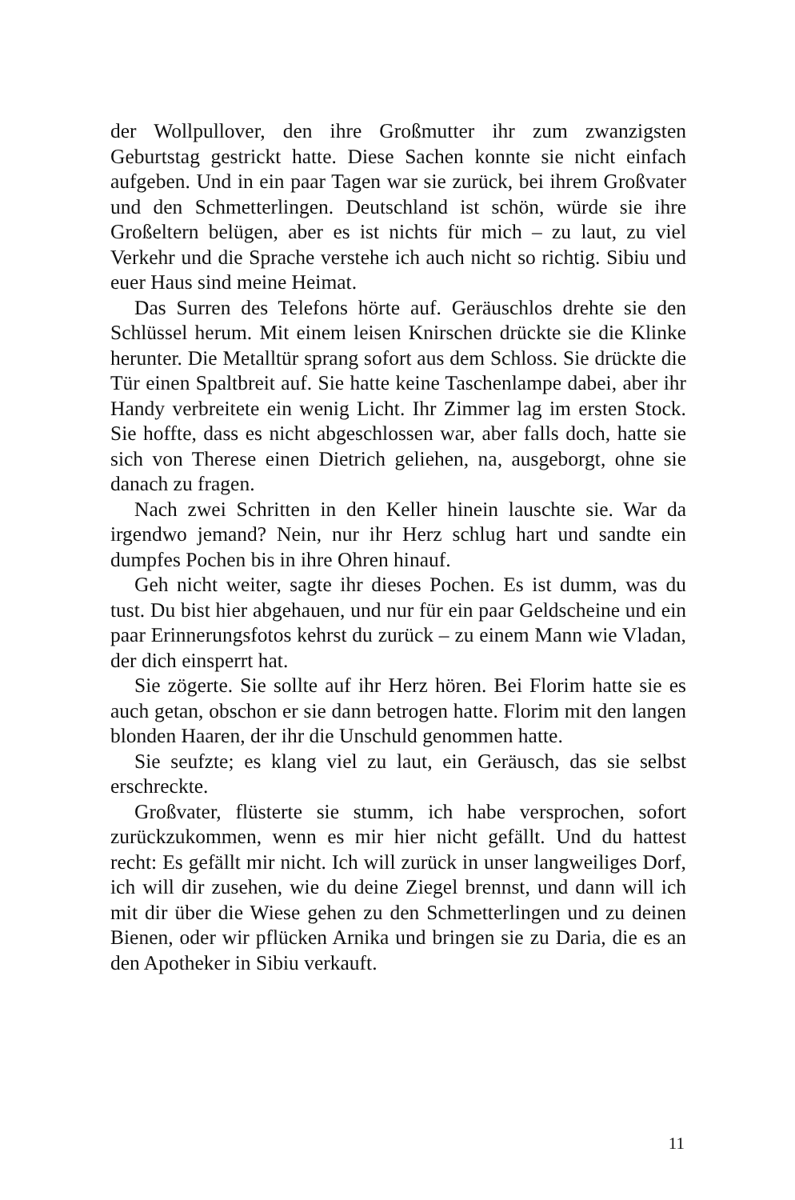der Wollpullover, den ihre Großmutter ihr zum zwanzigsten Geburtstag gestrickt hatte. Diese Sachen konnte sie nicht einfach aufgeben. Und in ein paar Tagen war sie zurück, bei ihrem Großvater und den Schmetterlingen. Deutschland ist schön, würde sie ihre Großeltern belügen, aber es ist nichts für mich – zu laut, zu viel Verkehr und die Sprache verstehe ich auch nicht so richtig. Sibiu und euer Haus sind meine Heimat.
Das Surren des Telefons hörte auf. Geräuschlos drehte sie den Schlüssel herum. Mit einem leisen Knirschen drückte sie die Klinke herunter. Die Metalltür sprang sofort aus dem Schloss. Sie drückte die Tür einen Spaltbreit auf. Sie hatte keine Taschenlampe dabei, aber ihr Handy verbreitete ein wenig Licht. Ihr Zimmer lag im ersten Stock. Sie hoffte, dass es nicht abgeschlossen war, aber falls doch, hatte sie sich von Therese einen Dietrich geliehen, na, ausgeborgt, ohne sie danach zu fragen.
Nach zwei Schritten in den Keller hinein lauschte sie. War da irgendwo jemand? Nein, nur ihr Herz schlug hart und sandte ein dumpfes Pochen bis in ihre Ohren hinauf.
Geh nicht weiter, sagte ihr dieses Pochen. Es ist dumm, was du tust. Du bist hier abgehauen, und nur für ein paar Geldscheine und ein paar Erinnerungsfotos kehrst du zurück – zu einem Mann wie Vladan, der dich einsperrt hat.
Sie zögerte. Sie sollte auf ihr Herz hören. Bei Florim hatte sie es auch getan, obschon er sie dann betrogen hatte. Florim mit den langen blonden Haaren, der ihr die Unschuld genommen hatte.
Sie seufzte; es klang viel zu laut, ein Geräusch, das sie selbst erschreckte.
Großvater, flüsterte sie stumm, ich habe versprochen, sofort zurückzukommen, wenn es mir hier nicht gefällt. Und du hattest recht: Es gefällt mir nicht. Ich will zurück in unser langweiliges Dorf, ich will dir zusehen, wie du deine Ziegel brennst, und dann will ich mit dir über die Wiese gehen zu den Schmetterlingen und zu deinen Bienen, oder wir pflücken Arnika und bringen sie zu Daria, die es an den Apotheker in Sibiu verkauft.
11